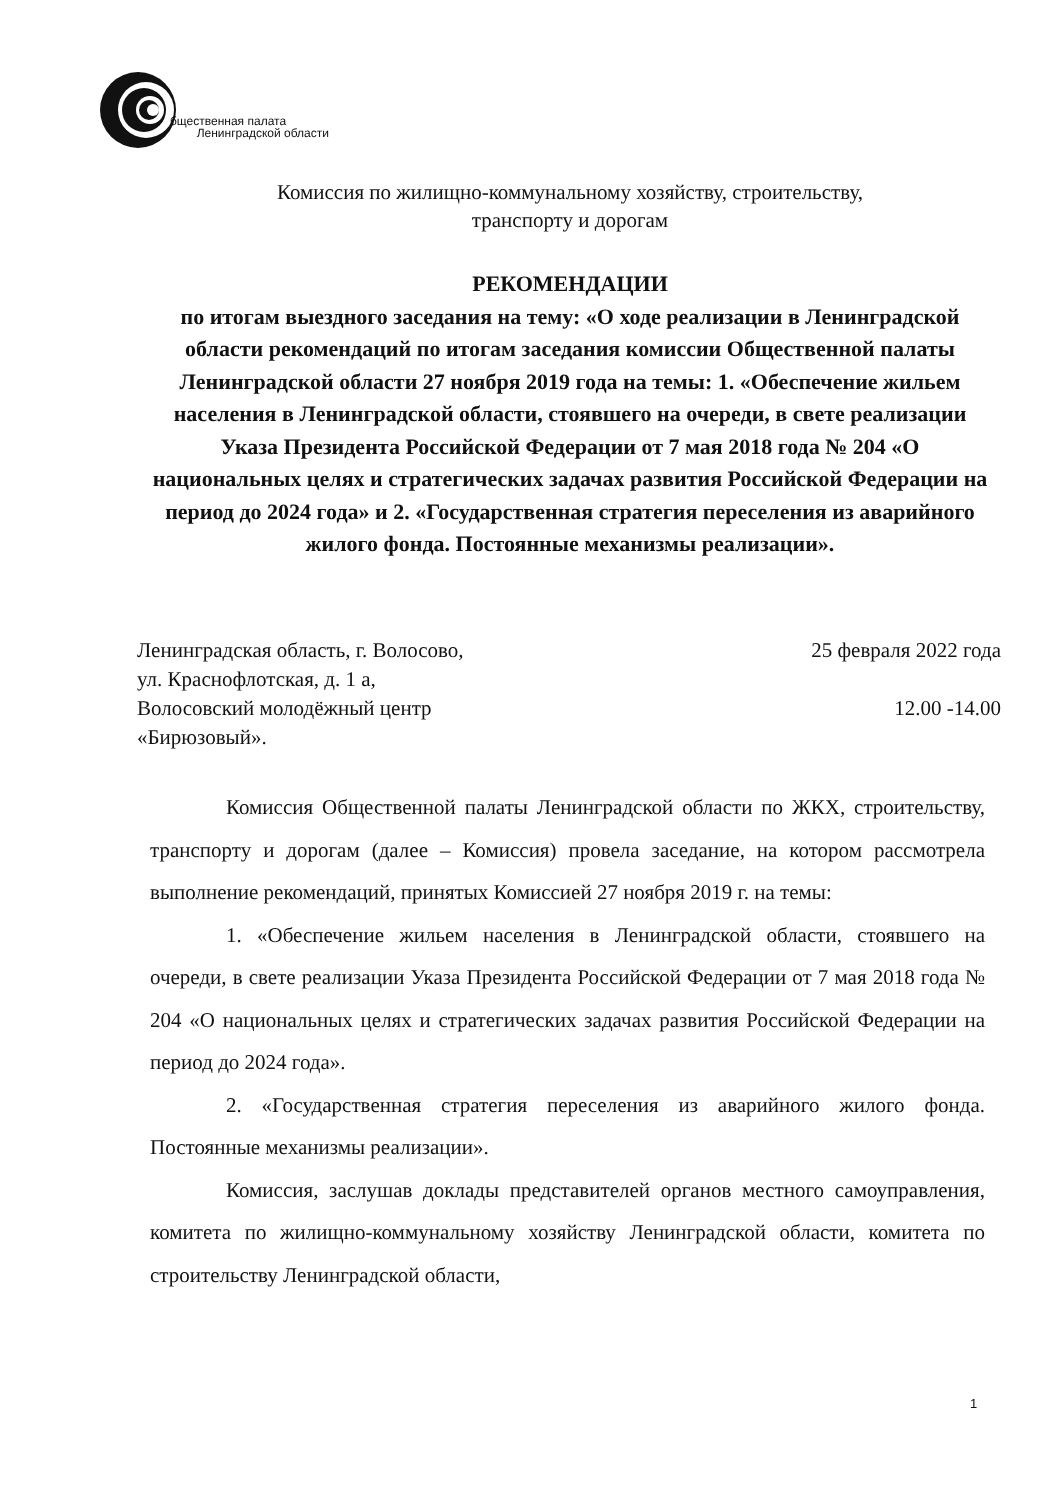бщественная палата
Ленинградской области
Комиссия по жилищно-коммунальному хозяйству, строительству,
транспорту и дорогам
РЕКОМЕНДАЦИИ
по итогам выездного заседания на тему: «О ходе реализации в Ленинградской области рекомендаций по итогам заседания комиссии Общественной палаты Ленинградской области 27 ноября 2019 года на темы: 1. «Обеспечение жильем населения в Ленинградской области, стоявшего на очереди, в свете реализации Указа Президента Российской Федерации от 7 мая 2018 года № 204 «О национальных целях и стратегических задачах развития Российской Федерации на период до 2024 года» и 2. «Государственная стратегия переселения из аварийного жилого фонда. Постоянные механизмы реализации».
Ленинградская область, г. Волосово,
ул. Краснофлотская, д. 1 а,
Волосовский молодёжный центр
«Бирюзовый».
25 февраля 2022 года
12.00 -14.00
Комиссия Общественной палаты Ленинградской области по ЖКХ, строительству, транспорту и дорогам (далее – Комиссия) провела заседание, на котором рассмотрела выполнение рекомендаций, принятых Комиссией 27 ноября 2019 г. на темы:
1. «Обеспечение жильем населения в Ленинградской области, стоявшего на очереди, в свете реализации Указа Президента Российской Федерации от 7 мая 2018 года № 204 «О национальных целях и стратегических задачах развития Российской Федерации на период до 2024 года».
2. «Государственная стратегия переселения из аварийного жилого фонда. Постоянные механизмы реализации».
Комиссия, заслушав доклады представителей органов местного самоуправления, комитета по жилищно-коммунальному хозяйству Ленинградской области, комитета по строительству Ленинградской области,
1